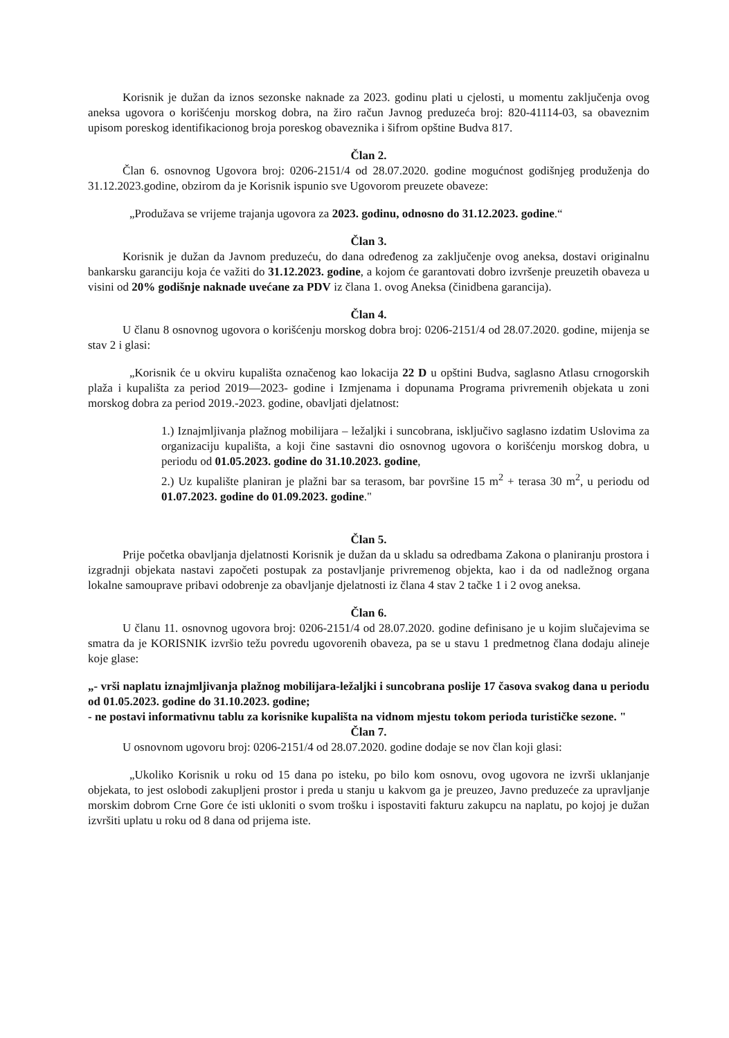Korisnik je dužan da iznos sezonske naknade za 2023. godinu plati u cjelosti, u momentu zaključenja ovog aneksa ugovora o korišćenju morskog dobra, na žiro račun Javnog preduzeća broj: 820-41114-03, sa obaveznim upisom poreskog identifikacionog broja poreskog obaveznika i šifrom opštine Budva 817.
Član 2.
Član 6. osnovnog Ugovora broj: 0206-2151/4 od 28.07.2020. godine mogućnost godišnjeg produženja do 31.12.2023.godine, obzirom da je Korisnik ispunio sve Ugovorom preuzete obaveze:
„Produžava se vrijeme trajanja ugovora za 2023. godinu, odnosno do 31.12.2023. godine.“
Član 3.
Korisnik je dužan da Javnom preduzeću, do dana određenog za zaključenje ovog aneksa, dostavi originalnu bankarsku garanciju koja će važiti do 31.12.2023. godine, a kojom će garantovati dobro izvršenje preuzetih obaveza u visini od 20% godišnje naknade uvećane za PDV iz člana 1. ovog Aneksa (činidbena garancija).
Član 4.
U članu 8 osnovnog ugovora o korišćenju morskog dobra broj: 0206-2151/4 od 28.07.2020. godine, mijenja se stav 2 i glasi:
„Korisnik će u okviru kupališta označenog kao lokacija 22 D u opštini Budva, saglasno Atlasu crnogorskih plaža i kupališta za period 2019—2023- godine i Izmjenama i dopunama Programa privremenih objekata u zoni morskog dobra za period 2019.-2023. godine, obavljati djelatnost:
1.) Iznajmljivanja plažnog mobilijara – ležaljki i suncobrana, isključivo saglasno izdatim Uslovima za organizaciju kupališta, a koji čine sastavni dio osnovnog ugovora o korišćenju morskog dobra, u periodu od 01.05.2023. godine do 31.10.2023. godine,
2.) Uz kupalište planiran je plažni bar sa terasom, bar površine 15 m<sup>2</sup> + terasa 30 m<sup>2</sup>, u periodu od 01.07.2023. godine do 01.09.2023. godine."
Član 5.
Prije početka obavljanja djelatnosti Korisnik je dužan da u skladu sa odredbama Zakona o planiranju prostora i izgradnji objekata nastavi započeti postupak za postavljanje privremenog objekta, kao i da od nadležnog organa lokalne samouprave pribavi odobrenje za obavljanje djelatnosti iz člana 4 stav 2 tačke 1 i 2 ovog aneksa.
Član 6.
U članu 11. osnovnog ugovora broj: 0206-2151/4 od 28.07.2020. godine definisano je u kojim slučajevima se smatra da je KORISNIK izvršio težu povredu ugovorenih obaveza, pa se u stavu 1 predmetnog člana dodaju alineje koje glase:
„- vrši naplatu iznajmljivanja plažnog mobilijara-ležaljki i suncobrana poslije 17 časova svakog dana u periodu od 01.05.2023. godine do 31.10.2023. godine;
- ne postavi informativnu tablu za korisnike kupališta na vidnom mjestu tokom perioda turističke sezone. "
Član 7.
U osnovnom ugovoru broj: 0206-2151/4 od 28.07.2020. godine dodaje se nov član koji glasi:
„Ukoliko Korisnik u roku od 15 dana po isteku, po bilo kom osnovu, ovog ugovora ne izvrši uklanjanje objekata, to jest oslobodi zakupljeni prostor i preda u stanju u kakvom ga je preuzeo, Javno preduzeće za upravljanje morskim dobrom Crne Gore će isti ukloniti o svom trošku i ispostaviti fakturu zakupcu na naplatu, po kojoj je dužan izvršiti uplatu u roku od 8 dana od prijema iste.